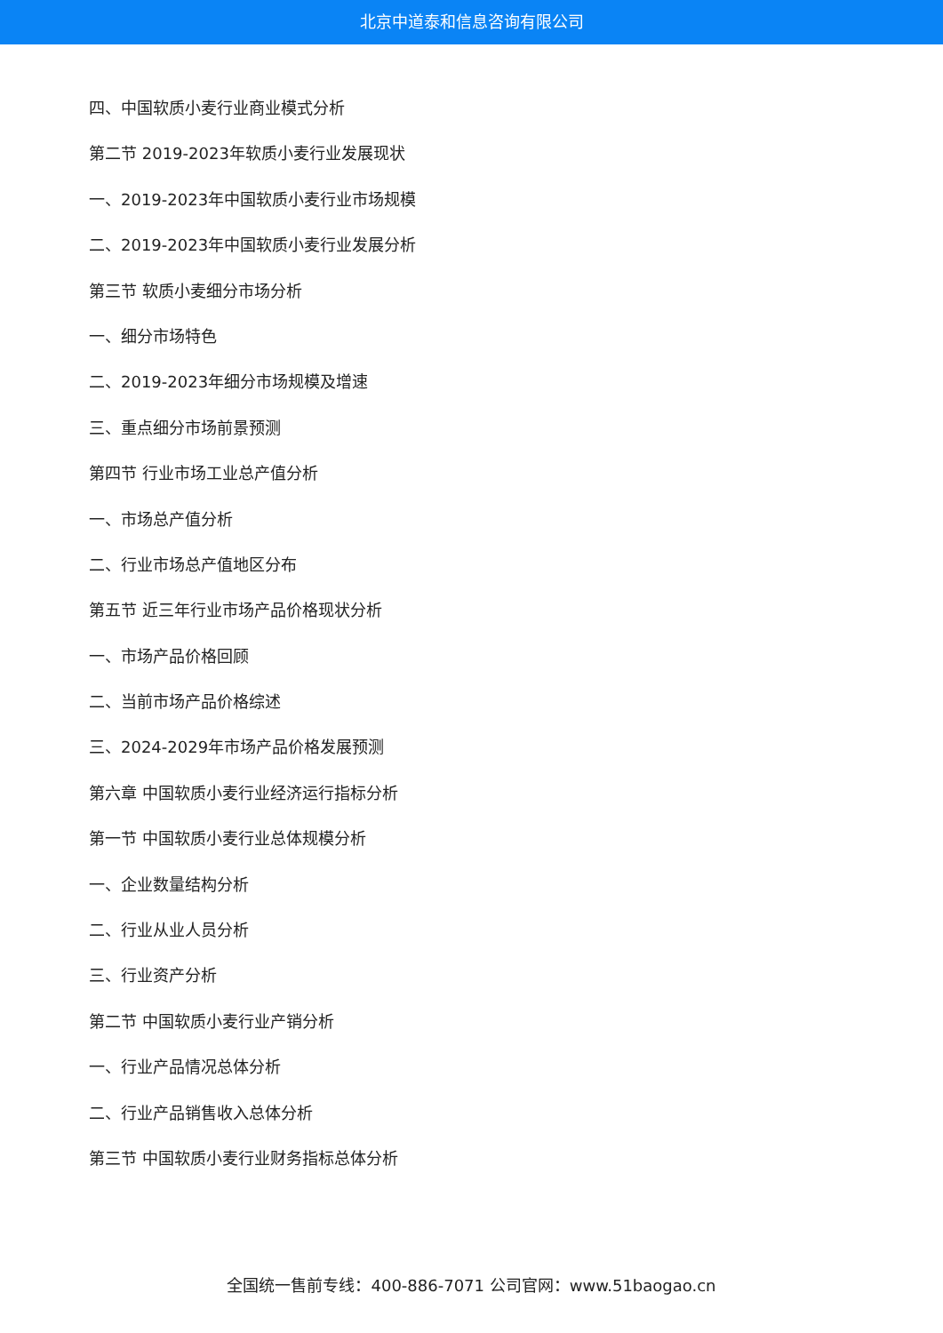北京中道泰和信息咨询有限公司
四、中国软质小麦行业商业模式分析
第二节 2019-2023年软质小麦行业发展现状
一、2019-2023年中国软质小麦行业市场规模
二、2019-2023年中国软质小麦行业发展分析
第三节 软质小麦细分市场分析
一、细分市场特色
二、2019-2023年细分市场规模及增速
三、重点细分市场前景预测
第四节 行业市场工业总产值分析
一、市场总产值分析
二、行业市场总产值地区分布
第五节 近三年行业市场产品价格现状分析
一、市场产品价格回顾
二、当前市场产品价格综述
三、2024-2029年市场产品价格发展预测
第六章 中国软质小麦行业经济运行指标分析
第一节 中国软质小麦行业总体规模分析
一、企业数量结构分析
二、行业从业人员分析
三、行业资产分析
第二节 中国软质小麦行业产销分析
一、行业产品情况总体分析
二、行业产品销售收入总体分析
第三节 中国软质小麦行业财务指标总体分析
全国统一售前专线：400-886-7071 公司官网：www.51baogao.cn